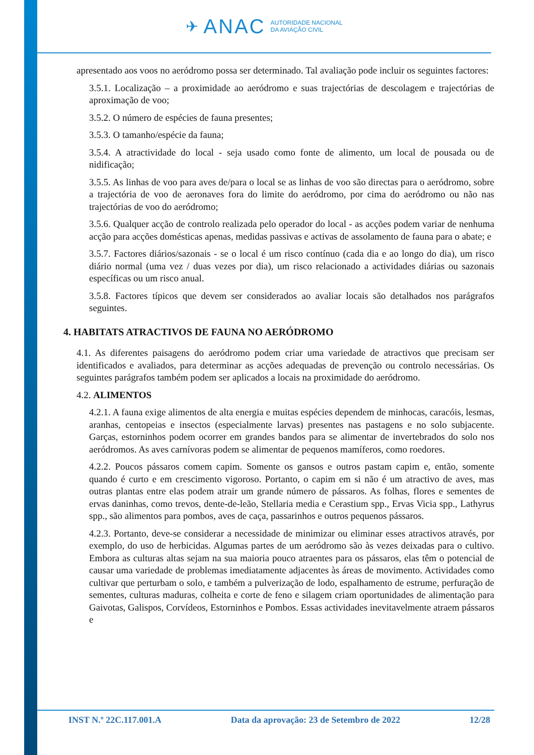✈ ANAC AUTORIDADE NACIONAL
DA AVIAÇÃO CIVIL
apresentado aos voos no aeródromo possa ser determinado. Tal avaliação pode incluir os seguintes factores:
3.5.1. Localização – a proximidade ao aeródromo e suas trajectórias de descolagem e trajectórias de aproximação de voo;
3.5.2. O número de espécies de fauna presentes;
3.5.3. O tamanho/espécie da fauna;
3.5.4. A atractividade do local - seja usado como fonte de alimento, um local de pousada ou de nidificação;
3.5.5. As linhas de voo para aves de/para o local se as linhas de voo são directas para o aeródromo, sobre a trajectória de voo de aeronaves fora do limite do aeródromo, por cima do aeródromo ou não nas trajectórias de voo do aeródromo;
3.5.6. Qualquer acção de controlo realizada pelo operador do local - as acções podem variar de nenhuma acção para acções domésticas apenas, medidas passivas e activas de assolamento de fauna para o abate; e
3.5.7. Factores diários/sazonais - se o local é um risco contínuo (cada dia e ao longo do dia), um risco diário normal (uma vez / duas vezes por dia), um risco relacionado a actividades diárias ou sazonais específicas ou um risco anual.
3.5.8. Factores típicos que devem ser considerados ao avaliar locais são detalhados nos parágrafos seguintes.
4. HABITATS ATRACTIVOS DE FAUNA NO AERÓDROMO
4.1. As diferentes paisagens do aeródromo podem criar uma variedade de atractivos que precisam ser identificados e avaliados, para determinar as acções adequadas de prevenção ou controlo necessárias. Os seguintes parágrafos também podem ser aplicados a locais na proximidade do aeródromo.
4.2. ALIMENTOS
4.2.1. A fauna exige alimentos de alta energia e muitas espécies dependem de minhocas, caracóis, lesmas, aranhas, centopeias e insectos (especialmente larvas) presentes nas pastagens e no solo subjacente. Garças, estorninhos podem ocorrer em grandes bandos para se alimentar de invertebrados do solo nos aeródromos. As aves carnívoras podem se alimentar de pequenos mamíferos, como roedores.
4.2.2. Poucos pássaros comem capim. Somente os gansos e outros pastam capim e, então, somente quando é curto e em crescimento vigoroso. Portanto, o capim em si não é um atractivo de aves, mas outras plantas entre elas podem atrair um grande número de pássaros. As folhas, flores e sementes de ervas daninhas, como trevos, dente-de-leão, Stellaria media e Cerastium spp., Ervas Vicia spp., Lathyrus spp., são alimentos para pombos, aves de caça, passarinhos e outros pequenos pássaros.
4.2.3. Portanto, deve-se considerar a necessidade de minimizar ou eliminar esses atractivos através, por exemplo, do uso de herbicidas. Algumas partes de um aeródromo são às vezes deixadas para o cultivo. Embora as culturas altas sejam na sua maioria pouco atraentes para os pássaros, elas têm o potencial de causar uma variedade de problemas imediatamente adjacentes às áreas de movimento. Actividades como cultivar que perturbam o solo, e também a pulverização de lodo, espalhamento de estrume, perfuração de sementes, culturas maduras, colheita e corte de feno e silagem criam oportunidades de alimentação para Gaivotas, Galispos, Corvídeos, Estorninhos e Pombos. Essas actividades inevitavelmente atraem pássaros e
INST N.º 22C.117.001.A Data da aprovação: 23 de Setembro de 2022 12/28